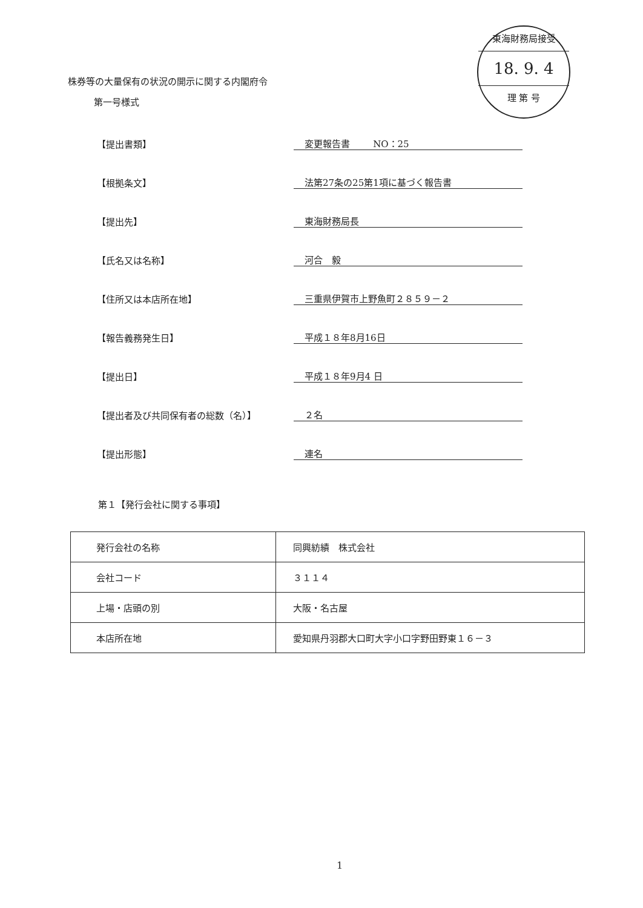東海財務局接受
18. 9. 4
理 第 号
株券等の大量保有の状況の開示に関する内閣府令
第一号様式
【提出書類】 変更報告書 NO：25
【根拠条文】 法第27条の25第1項に基づく報告書
【提出先】 東海財務局長
【氏名又は名称】 河合　毅
【住所又は本店所在地】 三重県伊賀市上野魚町２８５９－２
【報告義務発生日】 平成１８年8月16日
【提出日】 平成１８年9月4 日
【提出者及び共同保有者の総数（名）】 ２名
【提出形態】 連名
第１【発行会社に関する事項】
| 発行会社の名称 | 同興紡績 株式会社 |
| 会社コード | ３１１４ |
| 上場・店頭の別 | 大阪・名古屋 |
| 本店所在地 | 愛知県丹羽郡大口町大字小口字野田野東１６－３ |
1